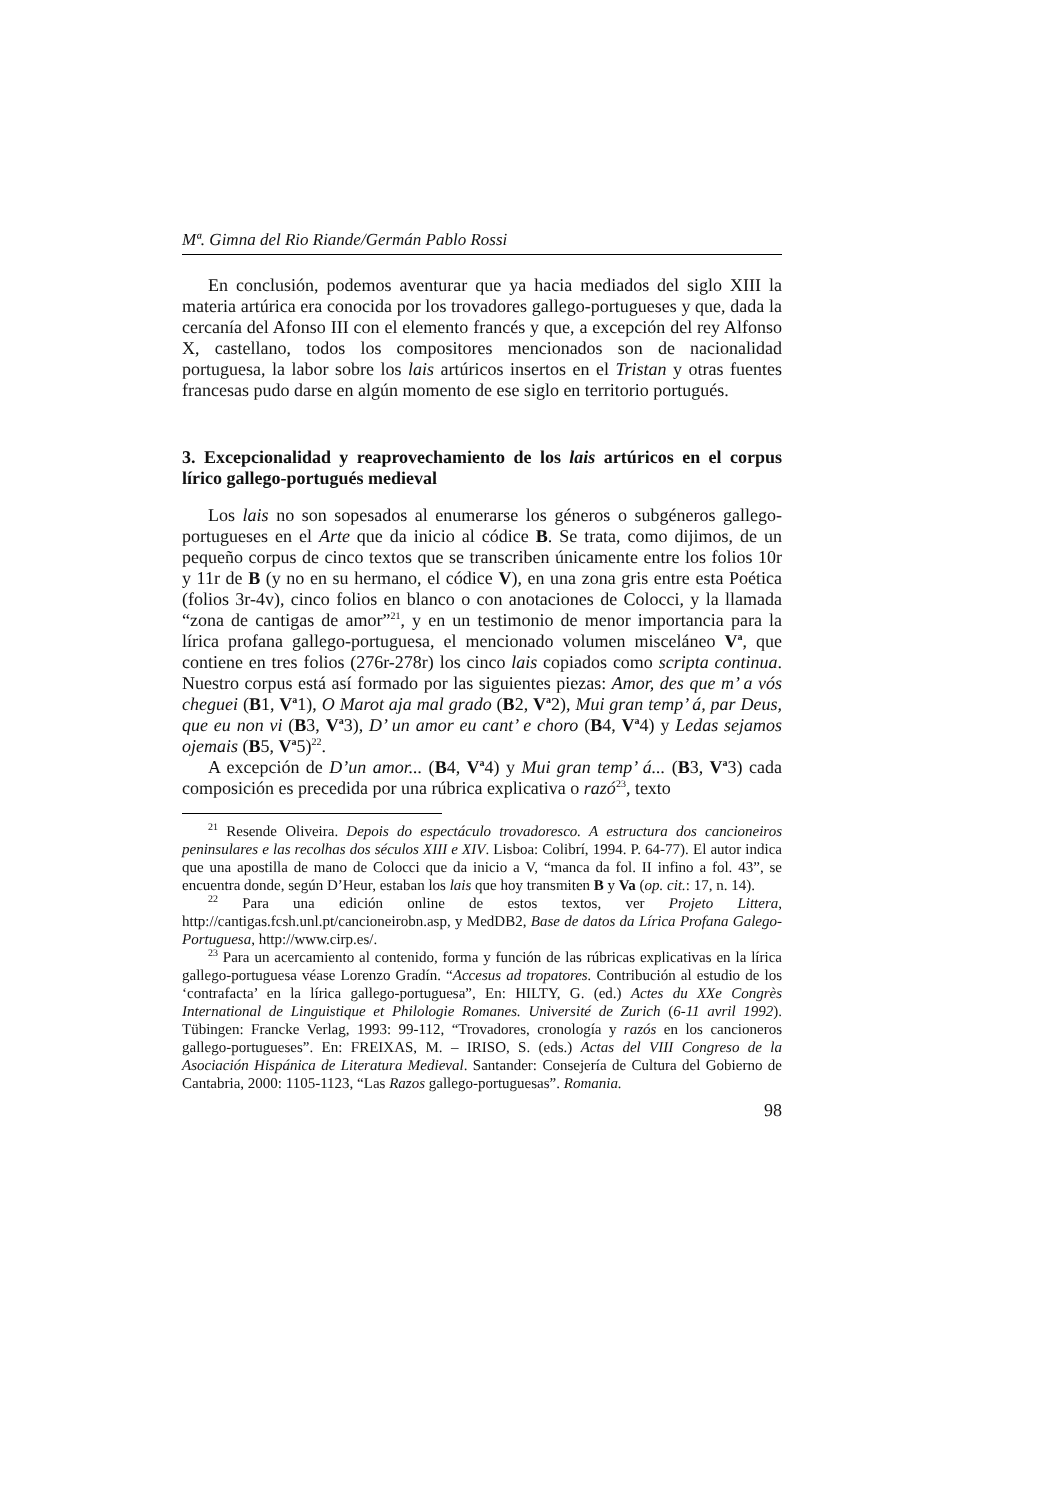Mª. Gimna del Rio Riande/Germán Pablo Rossi
En conclusión, podemos aventurar que ya hacia mediados del siglo XIII la materia artúrica era conocida por los trovadores gallego-portugueses y que, dada la cercanía del Afonso III con el elemento francés y que, a excepción del rey Alfonso X, castellano, todos los compositores mencionados son de nacionalidad portuguesa, la labor sobre los lais artúricos insertos en el Tristan y otras fuentes francesas pudo darse en algún momento de ese siglo en territorio portugués.
3. Excepcionalidad y reaprovechamiento de los lais artúricos en el corpus lírico gallego-portugués medieval
Los lais no son sopesados al enumerarse los géneros o subgéneros gallego-portugueses en el Arte que da inicio al códice B. Se trata, como dijimos, de un pequeño corpus de cinco textos que se transcriben únicamente entre los folios 10r y 11r de B (y no en su hermano, el códice V), en una zona gris entre esta Poética (folios 3r-4v), cinco folios en blanco o con anotaciones de Colocci, y la llamada “zona de cantigas de amor”<sup>21</sup>, y en un testimonio de menor importancia para la lírica profana gallego-portuguesa, el mencionado volumen misceláneo V<sup>a</sup>, que contiene en tres folios (276r-278r) los cinco lais copiados como scripta continua. Nuestro corpus está así formado por las siguientes piezas: Amor, des que m’ a vós cheguei (B1, V<sup>a</sup>1), O Marot aja mal grado (B2, V<sup>a</sup>2), Mui gran temp’ á, par Deus, que eu non vi (B3, V<sup>a</sup>3), D’ un amor eu cant’ e choro (B4, V<sup>a</sup>4) y Ledas sejamos ojemais (B5, V<sup>a</sup>5)<sup>22</sup>.
A excepción de D’un amor... (B4, V<sup>a</sup>4) y Mui gran temp’ á... (B3, V<sup>a</sup>3) cada composición es precedida por una rúbrica explicativa o razó<sup>23</sup>, texto
<sup>21</sup> Resende Oliveira. Depois do espectáculo trovadoresco. A estructura dos cancioneiros peninsulares e las recolhas dos séculos XIII e XIV. Lisboa: Colibrí, 1994. P. 64-77). El autor indica que una apostilla de mano de Colocci que da inicio a V, “manca da fol. II infino a fol. 43”, se encuentra donde, según D’Heur, estaban los lais que hoy transmiten B y Va (op. cit.: 17, n. 14).
<sup>22</sup> Para una edición online de estos textos, ver Projeto Littera, http://cantigas.fcsh.unl.pt/cancioneirobn.asp, y MedDB2, Base de datos da Lírica Profana Galego-Portuguesa, http://www.cirp.es/.
<sup>23</sup> Para un acercamiento al contenido, forma y función de las rúbricas explicativas en la lírica gallego-portuguesa véase Lorenzo Gradín. “Accesus ad tropatores. Contribución al estudio de los ‘contrafacta’ en la lírica gallego-portuguesa”, En: HILTY, G. (ed.) Actes du XXe Congrès International de Linguistique et Philologie Romanes. Université de Zurich (6-11 avril 1992). Tübingen: Francke Verlag, 1993: 99-112, “Trovadores, cronología y razós en los cancioneros gallego-portugueses”. En: FREIXAS, M. – IRISO, S. (eds.) Actas del VIII Congreso de la Asociación Hispánica de Literatura Medieval. Santander: Consejería de Cultura del Gobierno de Cantabria, 2000: 1105-1123, “Las Razos gallego-portuguesas”. Romania.
98